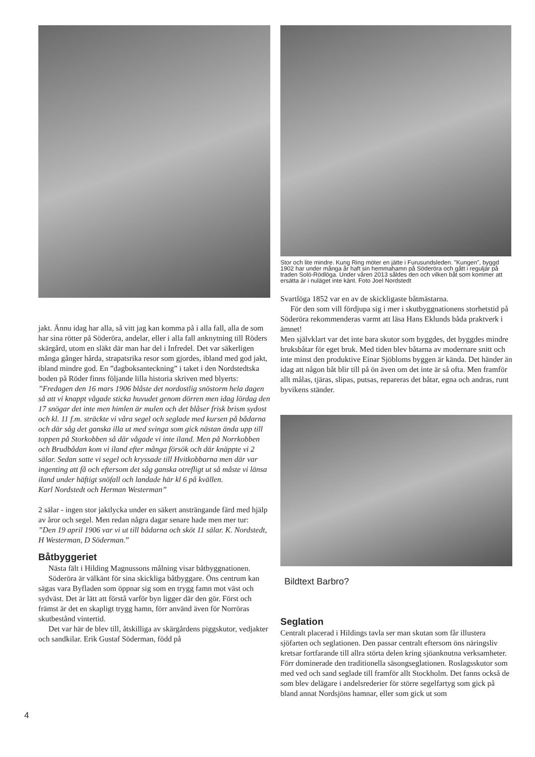jakt. Ännu idag har alla, så vitt jag kan komma på i alla fall, alla de som har sina rötter på Söderöra, andelar, eller i alla fall anknytning till Röders skärgård, utom en släkt där man har del i Infredel. Det var säkerligen många gånger hårda, strapatsrika resor som gjordes, ibland med god jakt, ibland mindre god. En ”dagboksanteckning” i taket i den Nordstedtska boden på Röder finns följande lilla historia skriven med blyerts: ”Fredagen den 16 mars 1906 blåste det nordostlig snöstorm hela dagen så att vi knappt vågade sticka huvudet genom dörren men idag lördag den 17 snögar det inte men himlen är mulen och det blåser frisk brism sydost och kl. 11 f.m. sträckte vi våra segel och seglade med kursen på bådarna och där såg det ganska illa ut med svinga som gick nästan ända upp till toppen på Storkobben så där vågade vi inte iland. Men på Norrkobben och Brudbådan kom vi iland efter många försök och där knäppte vi 2 sälar. Sedan satte vi segel och kryssade till Hvitkobbarna men där var ingenting att få och eftersom det såg ganska otrefligt ut så måste vi länsa iland under häftigt snöfall och landade här kl 6 på kvällen.
Karl Nordstedt och Herman Westerman”
2 sälar - ingen stor jaktlycka under en säkert ansträngande färd med hjälp av åror och segel. Men redan några dagar senare hade men mer tur:
”Den 19 april 1906 var vi ut till bådarna och sköt 11 sälar. K. Nordstedt, H Westerman, D Söderman.”
Båtbyggeriet
Nästa fält i Hilding Magnussons målning visar båtbyggnationen.
Söderöra är välkänt för sina skickliga båtbyggare. Öns centrum kan sägas vara Byfladen som öppnar sig som en trygg famn mot väst och sydväst. Det är lätt att förstå varför byn ligger där den gör. Först och främst är det en skapligt trygg hamn, förr använd även för Norröras skutbestånd vintertid.
Det var här de blev till, åtskilliga av skärgårdens piggskutor, vedjakter och sandkilar. Erik Gustaf Söderman, född på
Stor och lite mindre. Kung Ring möter en jätte i Furusundsleden. ”Kungen”, byggd 1902 har under många år haft sin hemmahamn på Söderöra och gått i reguljär på traden Solö-Rödlöga. Under våren 2013 såldes den och vilken båt som kommer att ersätta är i nuläget inte känt. Foto Joel Nordstedt
Svartlöga 1852 var en av de skickligaste båtmästarna.
För den som vill fördjupa sig i mer i skutbyggnationens storhetstid på Söderöra rekommenderas varmt att läsa Hans Eklunds båda praktverk i ämnet!
Men självklart var det inte bara skutor som byggdes, det byggdes mindre bruksbåtar för eget bruk. Med tiden blev båtarna av modernare snitt och inte minst den produktive Einar Sjöbloms byggen är kända. Det händer än idag att någon båt blir till på ön även om det inte är så ofta. Men framför allt målas, tjäras, slipas, putsas, repareras det båtar, egna och andras, runt byvikens ständer.
Bildtext Barbro?
Seglation
Centralt placerad i Hildings tavla ser man skutan som får illustera sjöfarten och seglationen. Den passar centralt eftersom öns näringsliv kretsar fortfarande till allra störta delen kring sjöanknutna verksamheter. Förr dominerade den traditionella säsongseglationen. Roslagsskutor som med ved och sand seglade till framför allt Stockholm. Det fanns också de som blev delägare i andelsrederier för större segelfartyg som gick på bland annat Nordsjöns hamnar, eller som gick ut som
4